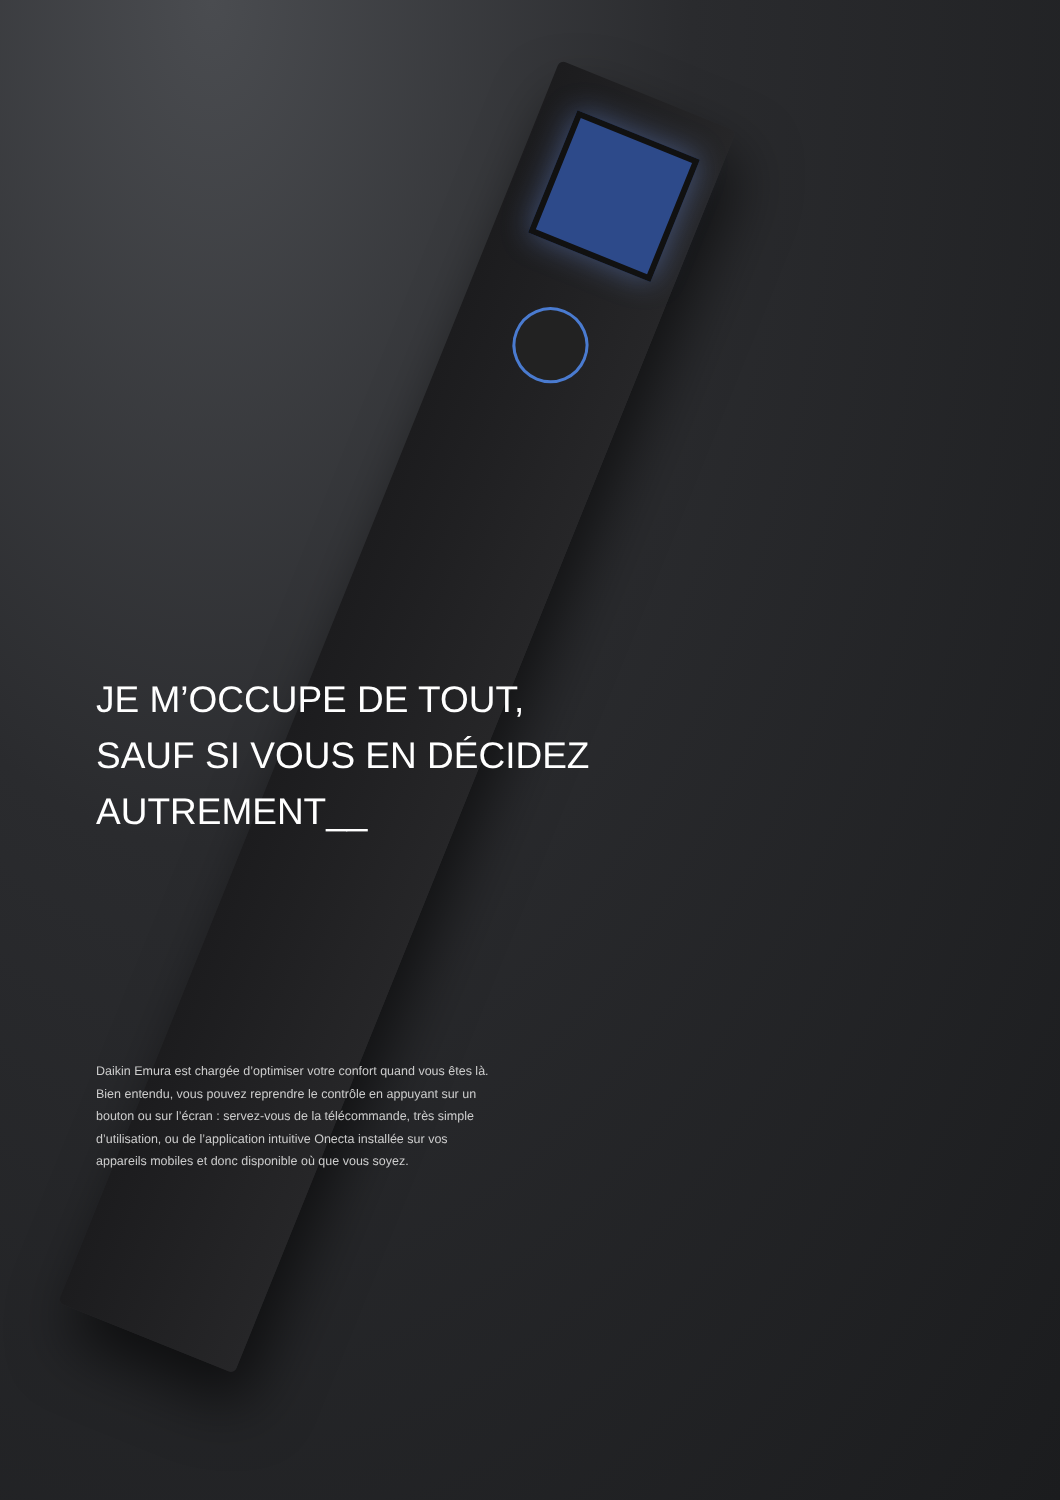JE M’OCCUPE DE TOUT,
SAUF SI VOUS EN DÉCIDEZ
AUTREMENT__
Daikin Emura est chargée d’optimiser votre confort quand vous êtes là. Bien entendu, vous pouvez reprendre le contrôle en appuyant sur un bouton ou sur l’écran : servez-vous de la télécommande, très simple d’utilisation, ou de l’application intuitive Onecta installée sur vos appareils mobiles et donc disponible où que vous soyez.